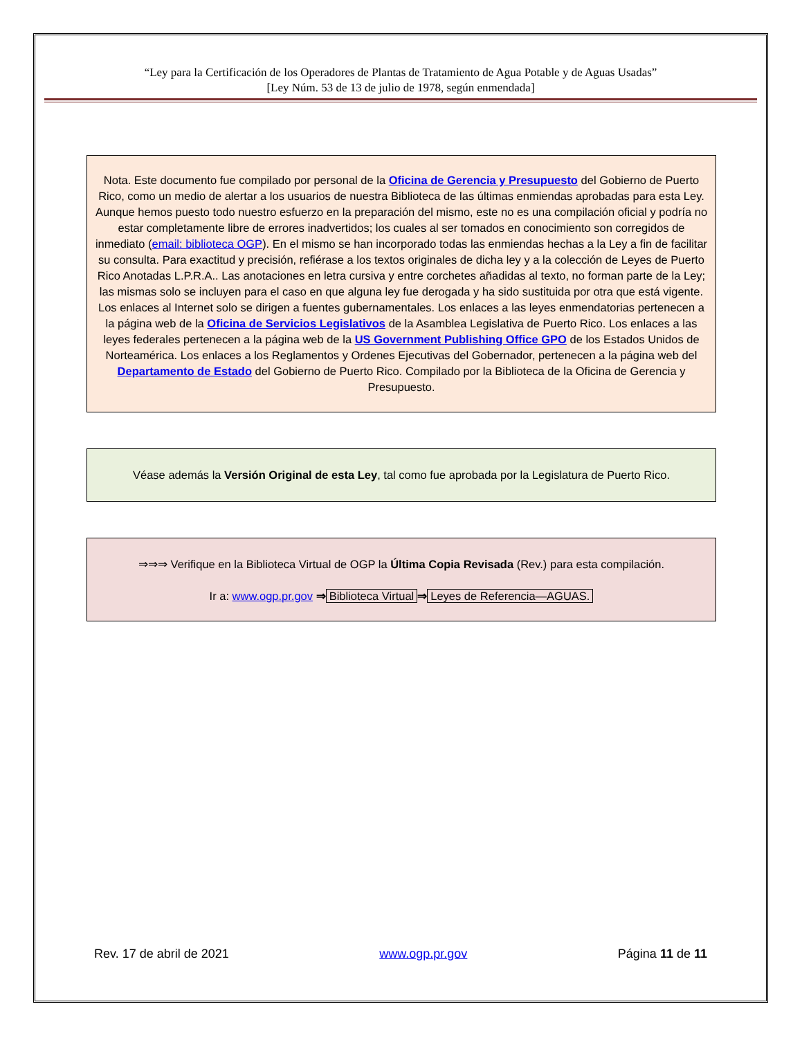“Ley para la Certificación de los Operadores de Plantas de Tratamiento de Agua Potable y de Aguas Usadas”
[Ley Núm. 53 de 13 de julio de 1978, según enmendada]
Nota. Este documento fue compilado por personal de la Oficina de Gerencia y Presupuesto del Gobierno de Puerto Rico, como un medio de alertar a los usuarios de nuestra Biblioteca de las últimas enmiendas aprobadas para esta Ley. Aunque hemos puesto todo nuestro esfuerzo en la preparación del mismo, este no es una compilación oficial y podría no estar completamente libre de errores inadvertidos; los cuales al ser tomados en conocimiento son corregidos de inmediato (email: biblioteca OGP). En el mismo se han incorporado todas las enmiendas hechas a la Ley a fin de facilitar su consulta. Para exactitud y precisión, refiérase a los textos originales de dicha ley y a la colección de Leyes de Puerto Rico Anotadas L.P.R.A.. Las anotaciones en letra cursiva y entre corchetes añadidas al texto, no forman parte de la Ley; las mismas solo se incluyen para el caso en que alguna ley fue derogada y ha sido sustituida por otra que está vigente. Los enlaces al Internet solo se dirigen a fuentes gubernamentales. Los enlaces a las leyes enmendatorias pertenecen a la página web de la Oficina de Servicios Legislativos de la Asamblea Legislativa de Puerto Rico. Los enlaces a las leyes federales pertenecen a la página web de la US Government Publishing Office GPO de los Estados Unidos de Norteamérica. Los enlaces a los Reglamentos y Ordenes Ejecutivas del Gobernador, pertenecen a la página web del Departamento de Estado del Gobierno de Puerto Rico. Compilado por la Biblioteca de la Oficina de Gerencia y Presupuesto.
Véase además la Versión Original de esta Ley, tal como fue aprobada por la Legislatura de Puerto Rico.
⇒⇒⇒ Verifique en la Biblioteca Virtual de OGP la Última Copia Revisada (Rev.) para esta compilación.
Ir a: www.ogp.pr.gov ⇒ Biblioteca Virtual ⇒ Leyes de Referencia—AGUAS.
Rev. 17 de abril de 2021 www.ogp.pr.gov Página 11 de 11